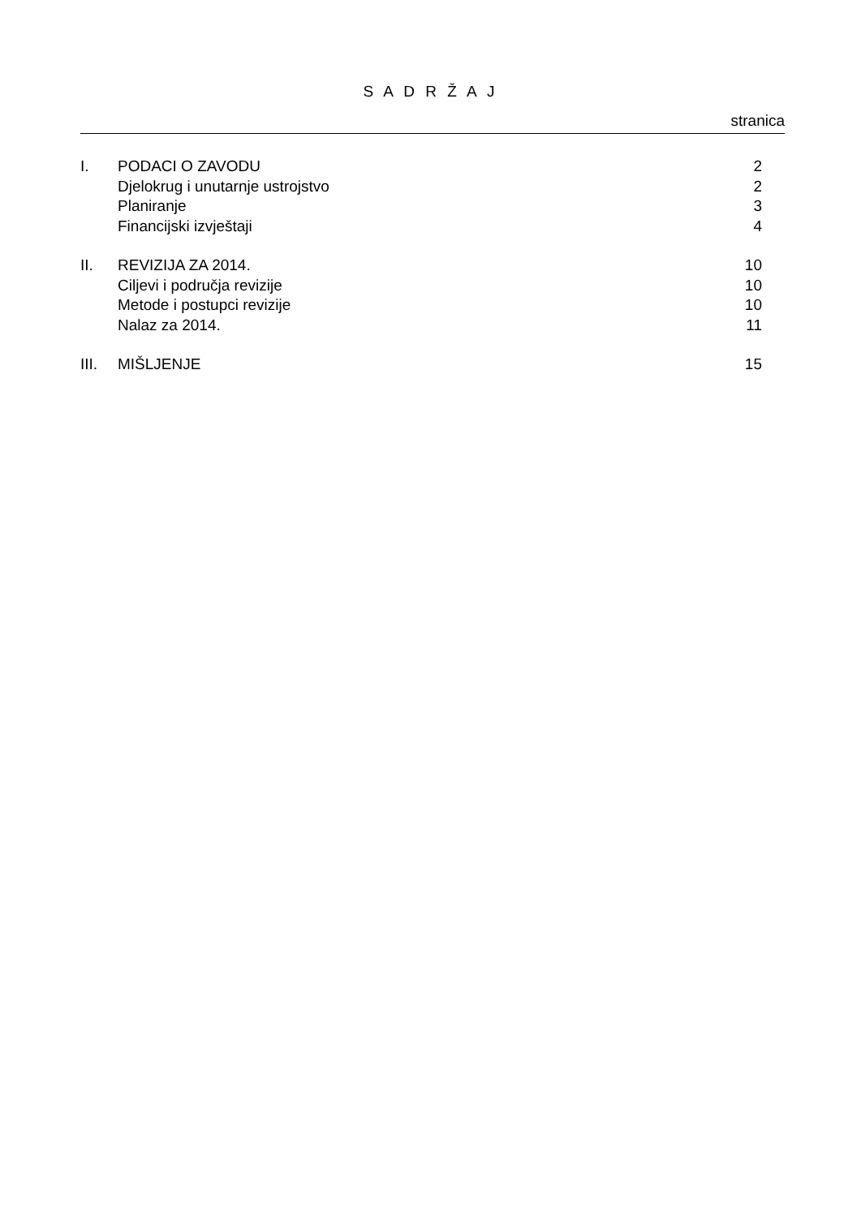S A D R Ž A J
stranica
| I. | PODACI O ZAVODU | 2 |
| | Djelokrug i unutarnje ustrojstvo | 2 |
| | Planiranje | 3 |
| | Financijski izvještaji | 4 |
| II. | REVIZIJA ZA 2014. | 10 |
| | Ciljevi i područja revizije | 10 |
| | Metode i postupci revizije | 10 |
| | Nalaz za 2014. | 11 |
| III. | MIŠLJENJE | 15 |